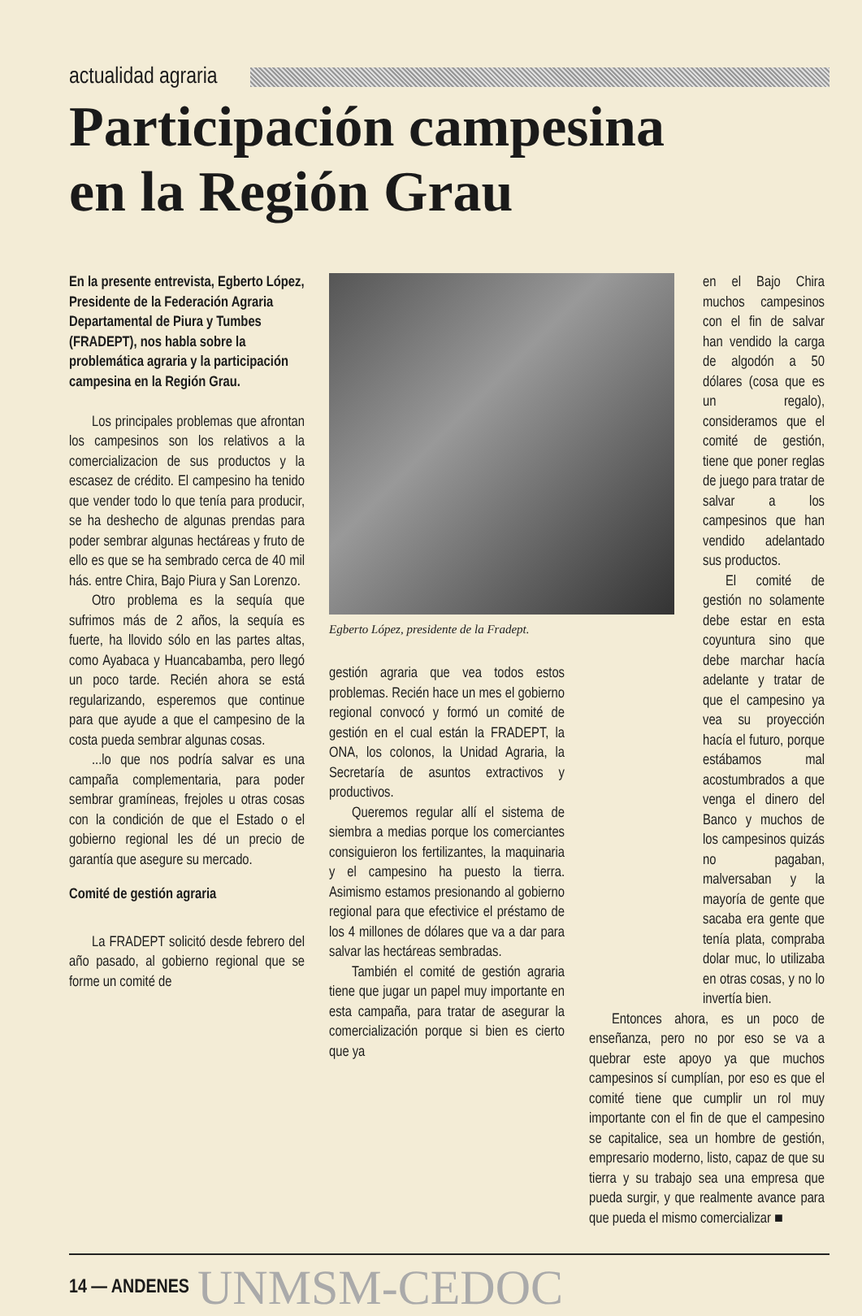actualidad agraria
Participación campesina
en la Región Grau
En la presente entrevista, Egberto López, Presidente de la Federación Agraria Departamental de Piura y Tumbes (FRADEPT), nos habla sobre la problemática agraria y la participación campesina en la Región Grau.
Los principales problemas que afrontan los campesinos son los relativos a la comercializacion de sus productos y la escasez de crédito. El campesino ha tenido que vender todo lo que tenía para producir, se ha deshecho de algunas prendas para poder sembrar algunas hectáreas y fruto de ello es que se ha sembrado cerca de 40 mil hás. entre Chira, Bajo Piura y San Lorenzo.
Otro problema es la sequía que sufrimos más de 2 años, la sequía es fuerte, ha llovido sólo en las partes altas, como Ayabaca y Huancabamba, pero llegó un poco tarde. Recién ahora se está regularizando, esperemos que continue para que ayude a que el campesino de la costa pueda sembrar algunas cosas.
...lo que nos podría salvar es una campaña complementaria, para poder sembrar gramíneas, frejoles u otras cosas con la condición de que el Estado o el gobierno regional les dé un precio de garantía que asegure su mercado.
Comité de gestión agraria
La FRADEPT solicitó desde febrero del año pasado, al gobierno regional que se forme un comité de
Egberto López, presidente de la Fradept.
gestión agraria que vea todos estos problemas. Recién hace un mes el gobierno regional convocó y formó un comité de gestión en el cual están la FRADEPT, la ONA, los colonos, la Unidad Agraria, la Secretaría de asuntos extractivos y productivos.
Queremos regular allí el sistema de siembra a medias porque los comerciantes consiguieron los fertilizantes, la maquinaria y el campesino ha puesto la tierra. Asimismo estamos presionando al gobierno regional para que efectivice el préstamo de los 4 millones de dólares que va a dar para salvar las hectáreas sembradas.
También el comité de gestión agraria tiene que jugar un papel muy importante en esta campaña, para tratar de asegurar la comercialización porque si bien es cierto que ya
en el Bajo Chira muchos campesinos con el fin de salvar han vendido la carga de algodón a 50 dólares (cosa que es un regalo), consideramos que el comité de gestión, tiene que poner reglas de juego para tratar de salvar a los campesinos que han vendido adelantado sus productos.
El comité de gestión no solamente debe estar en esta coyuntura sino que debe marchar hacía adelante y tratar de que el campesino ya vea su proyección hacía el futuro, porque estábamos mal acostumbrados a que venga el dinero del Banco y muchos de los campesinos quizás no pagaban, malversaban y la mayoría de gente que sacaba era gente que tenía plata, compraba dolar muc, lo utilizaba en otras cosas, y no lo invertía bien.
Entonces ahora, es un poco de enseñanza, pero no por eso se va a quebrar este apoyo ya que muchos campesinos sí cumplían, por eso es que el comité tiene que cumplir un rol muy importante con el fin de que el campesino se capitalice, sea un hombre de gestión, empresario moderno, listo, capaz de que su tierra y su trabajo sea una empresa que pueda surgir, y que realmente avance para que pueda el mismo comercializar ■
14 — ANDENES UNMSM-CEDOC